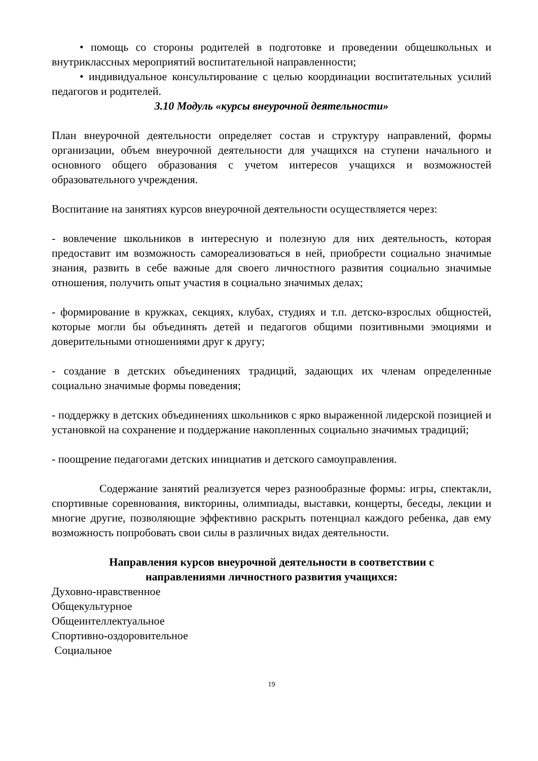• помощь со стороны родителей в подготовке и проведении общешкольных и внутриклассных мероприятий воспитательной направленности;
• индивидуальное консультирование с целью координации воспитательных усилий педагогов и родителей.
3.10 Модуль «курсы внеурочной деятельности»
План внеурочной деятельности определяет состав и структуру направлений, формы организации, объем внеурочной деятельности для учащихся на ступени начального и основного общего образования с учетом интересов учащихся и возможностей образовательного учреждения.
Воспитание на занятиях курсов внеурочной деятельности осуществляется через:
- вовлечение школьников в интересную и полезную для них деятельность, которая предоставит им возможность самореализоваться в ней, приобрести социально значимые знания, развить в себе важные для своего личностного развития социально значимые отношения, получить опыт участия в социально значимых делах;
- формирование в кружках, секциях, клубах, студиях и т.п. детско-взрослых общностей, которые могли бы объединять детей и педагогов общими позитивными эмоциями и доверительными отношениями друг к другу;
- создание в детских объединениях традиций, задающих их членам определенные социально значимые формы поведения;
- поддержку в детских объединениях школьников с ярко выраженной лидерской позицией и установкой на сохранение и поддержание накопленных социально значимых традиций;
- поощрение педагогами детских инициатив и детского самоуправления.
Содержание занятий реализуется через разнообразные формы: игры, спектакли, спортивные соревнования, викторины, олимпиады, выставки, концерты, беседы, лекции и многие другие, позволяющие эффективно раскрыть потенциал каждого ребенка, дав ему возможность попробовать свои силы в различных видах деятельности.
Направления курсов внеурочной деятельности в соответствии с
направлениями личностного развития учащихся:
Духовно-нравственное
Общекультурное
Общеинтеллектуальное
Спортивно-оздоровительное
Социальное
19